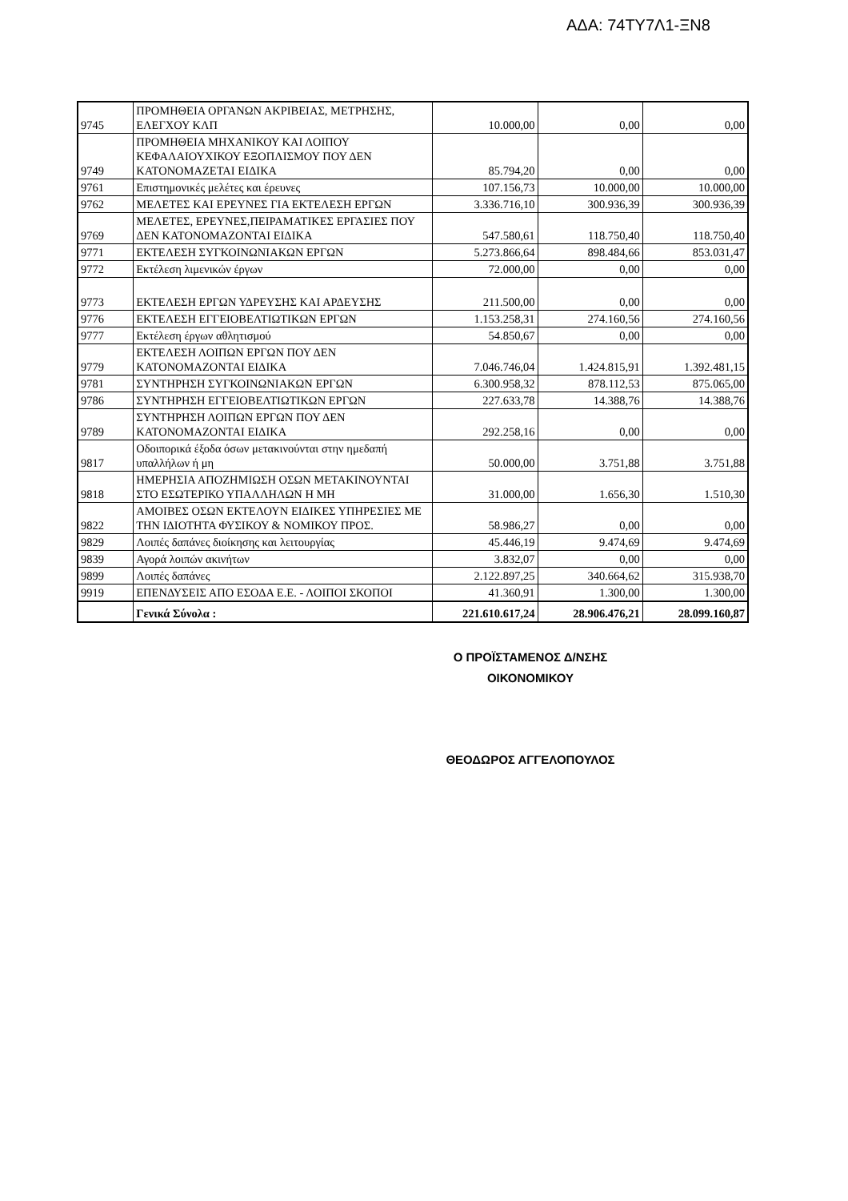ΑΔΑ: 74ΤΥ7Λ1-ΞΝ8
| 9745 | ΠΡΟΜΗΘΕΙΑ ΟΡΓΑΝΩΝ ΑΚΡΙΒΕΙΑΣ, ΜΕΤΡΗΣΗΣ, ΕΛΕΓΧΟΥ ΚΛΠ | 10.000,00 | 0,00 | 0,00 |
| 9749 | ΠΡΟΜΗΘΕΙΑ ΜΗΧΑΝΙΚΟΥ ΚΑΙ ΛΟΙΠΟΥ ΚΕΦΑΛΑΙΟΥΧΙΚΟΥ ΕΞΟΠΛΙΣΜΟΥ ΠΟΥ ΔΕΝ ΚΑΤΟΝΟΜΑΖΕΤΑΙ ΕΙΔΙΚΑ | 85.794,20 | 0,00 | 0,00 |
| 9761 | Επιστημονικές μελέτες και έρευνες | 107.156,73 | 10.000,00 | 10.000,00 |
| 9762 | ΜΕΛΕΤΕΣ ΚΑΙ ΕΡΕΥΝΕΣ ΓΙΑ ΕΚΤΕΛΕΣΗ ΕΡΓΩΝ | 3.336.716,10 | 300.936,39 | 300.936,39 |
| 9769 | ΜΕΛΕΤΕΣ, ΕΡΕΥΝΕΣ,ΠΕΙΡΑΜΑΤΙΚΕΣ ΕΡΓΑΣΙΕΣ ΠΟΥ ΔΕΝ ΚΑΤΟΝΟΜΑΖΟΝΤΑΙ ΕΙΔΙΚΑ | 547.580,61 | 118.750,40 | 118.750,40 |
| 9771 | ΕΚΤΕΛΕΣΗ ΣΥΓΚΟΙΝΩΝΙΑΚΩΝ ΕΡΓΩΝ | 5.273.866,64 | 898.484,66 | 853.031,47 |
| 9772 | Εκτέλεση λιμενικών έργων | 72.000,00 | 0,00 | 0,00 |
| 9773 | ΕΚΤΕΛΕΣΗ ΕΡΓΩΝ ΥΔΡΕΥΣΗΣ ΚΑΙ ΑΡΔΕΥΣΗΣ | 211.500,00 | 0,00 | 0,00 |
| 9776 | ΕΚΤΕΛΕΣΗ ΕΓΓΕΙΟΒΕΛΤΙΩΤΙΚΩΝ ΕΡΓΩΝ | 1.153.258,31 | 274.160,56 | 274.160,56 |
| 9777 | Εκτέλεση έργων αθλητισμού | 54.850,67 | 0,00 | 0,00 |
| 9779 | ΕΚΤΕΛΕΣΗ ΛΟΙΠΩΝ ΕΡΓΩΝ ΠΟΥ ΔΕΝ ΚΑΤΟΝΟΜΑΖΟΝΤΑΙ ΕΙΔΙΚΑ | 7.046.746,04 | 1.424.815,91 | 1.392.481,15 |
| 9781 | ΣΥΝΤΗΡΗΣΗ ΣΥΓΚΟΙΝΩΝΙΑΚΩΝ ΕΡΓΩΝ | 6.300.958,32 | 878.112,53 | 875.065,00 |
| 9786 | ΣΥΝΤΗΡΗΣΗ ΕΓΓΕΙΟΒΕΛΤΙΩΤΙΚΩΝ ΕΡΓΩΝ | 227.633,78 | 14.388,76 | 14.388,76 |
| 9789 | ΣΥΝΤΗΡΗΣΗ ΛΟΙΠΩΝ ΕΡΓΩΝ ΠΟΥ ΔΕΝ ΚΑΤΟΝΟΜΑΖΟΝΤΑΙ ΕΙΔΙΚΑ | 292.258,16 | 0,00 | 0,00 |
| 9817 | Οδοιπορικά έξοδα όσων μετακινούνται στην ημεδαπή υπαλλήλων ή μη | 50.000,00 | 3.751,88 | 3.751,88 |
| 9818 | ΗΜΕΡΗΣΙΑ ΑΠΟΖΗΜΙΩΣΗ ΟΣΩΝ ΜΕΤΑΚΙΝΟΥΝΤΑΙ ΣΤΟ ΕΣΩΤΕΡΙΚΟ ΥΠΑΛΛΗΛΩΝ Η ΜΗ | 31.000,00 | 1.656,30 | 1.510,30 |
| 9822 | ΑΜΟΙΒΕΣ ΟΣΩΝ ΕΚΤΕΛΟΥΝ ΕΙΔΙΚΕΣ ΥΠΗΡΕΣΙΕΣ ΜΕ ΤΗΝ ΙΔΙΟΤΗΤΑ ΦΥΣΙΚΟΥ & ΝΟΜΙΚΟΥ ΠΡΟΣ. | 58.986,27 | 0,00 | 0,00 |
| 9829 | Λοιπές δαπάνες διοίκησης και λειτουργίας | 45.446,19 | 9.474,69 | 9.474,69 |
| 9839 | Αγορά λοιπών ακινήτων | 3.832,07 | 0,00 | 0,00 |
| 9899 | Λοιπές δαπάνες | 2.122.897,25 | 340.664,62 | 315.938,70 |
| 9919 | ΕΠΕΝΔΥΣΕΙΣ ΑΠΟ ΕΣΟΔΑ Ε.Ε. - ΛΟΙΠΟΙ ΣΚΟΠΟΙ | 41.360,91 | 1.300,00 | 1.300,00 |
| | Γενικά Σύνολα : | 221.610.617,24 | 28.906.476,21 | 28.099.160,87 |
Ο ΠΡΟΪΣΤΑΜΕΝΟΣ Δ/ΝΣΗΣ
ΟΙΚΟΝΟΜΙΚΟΥ
ΘΕΟΔΩΡΟΣ ΑΓΓΕΛΟΠΟΥΛΟΣ